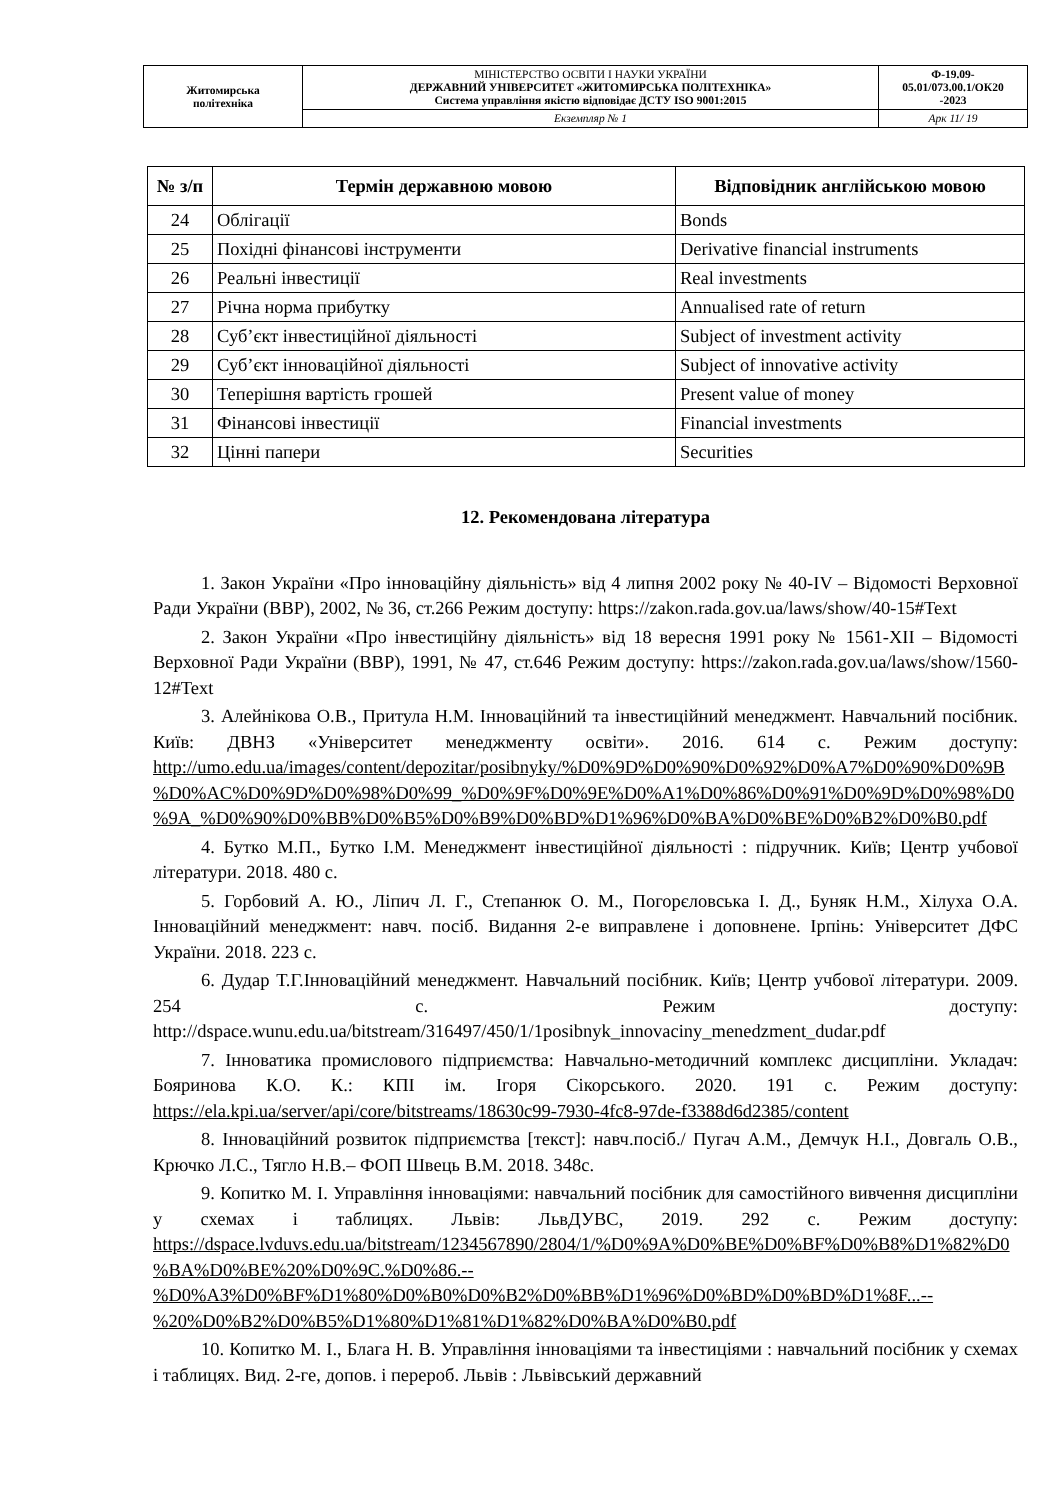| Житомирська політехніка | МІНІСТЕРСТВО ОСВІТИ І НАУКИ УКРАЇНИ ДЕРЖАВНИЙ УНІВЕРСИТЕТ «ЖИТОМИРСЬКА ПОЛІТЕХНІКА» Система управління якістю відповідає ДСТУ ISO 9001:2015 | Ф-19.09- 05.01/073.00.1/ОК20 -2023 |
| | Екземпляр № 1 | Арк 11/ 19 |
| № з/п | Термін державною мовою | Відповідник англійською мовою |
| --- | --- | --- |
| 24 | Облігації | Bonds |
| 25 | Похідні фінансові інструменти | Derivative financial instruments |
| 26 | Реальні інвестиції | Real investments |
| 27 | Річна норма прибутку | Annualised rate of return |
| 28 | Суб’єкт інвестиційної діяльності | Subject of investment activity |
| 29 | Суб’єкт інноваційної діяльності | Subject of innovative activity |
| 30 | Теперішня вартість грошей | Present value of money |
| 31 | Фінансові інвестиції | Financial investments |
| 32 | Цінні папери | Securities |
12. Рекомендована література
1. Закон України «Про інноваційну діяльність» від 4 липня 2002 року № 40-IV – Відомості Верховної Ради України (ВВР), 2002, № 36, ст.266 Режим доступу: https://zakon.rada.gov.ua/laws/show/40-15#Text
2. Закон України «Про інвестиційну діяльність» від 18 вересня 1991 року № 1561-XII – Відомості Верховної Ради України (ВВР), 1991, № 47, ст.646 Режим доступу: https://zakon.rada.gov.ua/laws/show/1560-12#Text
3. Алейнікова О.В., Притула Н.М. Інноваційний та інвестиційний менеджмент. Навчальний посібник. Київ: ДВНЗ «Університет менеджменту освіти». 2016. 614 с. Режим доступу: http://umo.edu.ua/images/content/depozitar/posibnyky/%D0%9D%D0%90%D0%92%D0%A7%D0%90%D0%9B%D0%AC%D0%9D%D0%98%D0%99_%D0%9F%D0%9E%D0%A1%D0%86%D0%91%D0%9D%D0%98%D0%9A_%D0%90%D0%BB%D0%B5%D0%B9%D0%BD%D1%96%D0%BA%D0%BE%D0%B2%D0%B0.pdf
4. Бутко М.П., Бутко І.М. Менеджмент інвестиційної діяльності : підручник. Київ; Центр учбової літератури. 2018. 480 с.
5. Горбовий А. Ю., Ліпич Л. Г., Степанюк О. М., Погорєловська І. Д., Буняк Н.М., Хілуха О.А. Інноваційний менеджмент: навч. посіб. Видання 2-е виправлене і доповнене. Ірпінь: Університет ДФС України. 2018. 223 с.
6. Дудар Т.Г.Інноваційний менеджмент. Навчальний посібник. Київ; Центр учбової літератури. 2009. 254 с. Режим доступу: http://dspace.wunu.edu.ua/bitstream/316497/450/1/1posibnyk_innovaciny_menedzment_dudar.pdf
7. Інноватика промислового підприємства: Навчально-методичний комплекс дисципліни. Укладач: Бояринова К.О. К.: КПІ ім. Ігоря Сікорського. 2020. 191 с. Режим доступу: https://ela.kpi.ua/server/api/core/bitstreams/18630c99-7930-4fc8-97de-f3388d6d2385/content
8. Інноваційний розвиток підприємства [текст]: навч.посіб./ Пугач А.М., Демчук Н.І., Довгаль О.В., Крючко Л.С., Тягло Н.В.– ФОП Швець В.М. 2018. 348с.
9. Копитко М. І. Управління інноваціями: навчальний посібник для самостійного вивчення дисципліни у схемах і таблицях. Львів: ЛьвДУВС, 2019. 292 с. Режим доступу: https://dspace.lvduvs.edu.ua/bitstream/1234567890/2804/1/%D0%9A%D0%BE%D0%BF%D0%B8%D1%82%D0%BA%D0%BE%20%D0%9C.%D0%86.--%D0%A3%D0%BF%D1%80%D0%B0%D0%B2%D0%BB%D1%96%D0%BD%D0%BD%D1%8F...--%20%D0%B2%D0%B5%D1%80%D1%81%D1%82%D0%BA%D0%B0.pdf
10. Копитко М. І., Блага Н. В. Управління інноваціями та інвестиціями : навчальний посібник у схемах і таблицях. Вид. 2-ге, допов. і перероб. Львів : Львівський державний